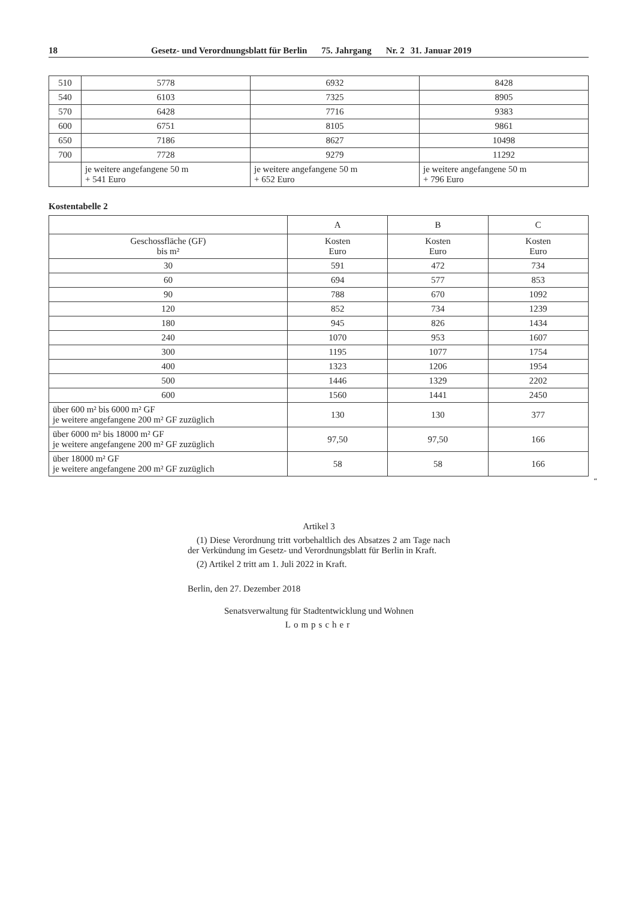18 Gesetz- und Verordnungsblatt für Berlin 75. Jahrgang Nr. 2 31. Januar 2019
| 510 | 5778 | 6932 | 8428 |
| 540 | 6103 | 7325 | 8905 |
| 570 | 6428 | 7716 | 9383 |
| 600 | 6751 | 8105 | 9861 |
| 650 | 7186 | 8627 | 10498 |
| 700 | 7728 | 9279 | 11292 |
| | je weitere angefangene 50 m + 541 Euro | je weitere angefangene 50 m + 652 Euro | je weitere angefangene 50 m + 796 Euro |
Kostentabelle 2
| | A | B | C |
| --- | --- | --- | --- |
| Geschossfläche (GF) bis m² | Kosten Euro | Kosten Euro | Kosten Euro |
| 30 | 591 | 472 | 734 |
| 60 | 694 | 577 | 853 |
| 90 | 788 | 670 | 1092 |
| 120 | 852 | 734 | 1239 |
| 180 | 945 | 826 | 1434 |
| 240 | 1070 | 953 | 1607 |
| 300 | 1195 | 1077 | 1754 |
| 400 | 1323 | 1206 | 1954 |
| 500 | 1446 | 1329 | 2202 |
| 600 | 1560 | 1441 | 2450 |
| über 600 m² bis 6000 m² GF je weitere angefangene 200 m² GF zuzüglich | 130 | 130 | 377 |
| über 6000 m² bis 18000 m² GF je weitere angefangene 200 m² GF zuzüglich | 97,50 | 97,50 | 166 |
| über 18000 m² GF je weitere angefangene 200 m² GF zuzüglich | 58 | 58 | 166 |
“
Artikel 3
(1) Diese Verordnung tritt vorbehaltlich des Absatzes 2 am Tage nach der Verkündung im Gesetz- und Verordnungsblatt für Berlin in Kraft.
(2) Artikel 2 tritt am 1. Juli 2022 in Kraft.
Berlin, den 27. Dezember 2018
Senatsverwaltung für Stadtentwicklung und Wohnen
Lompscher